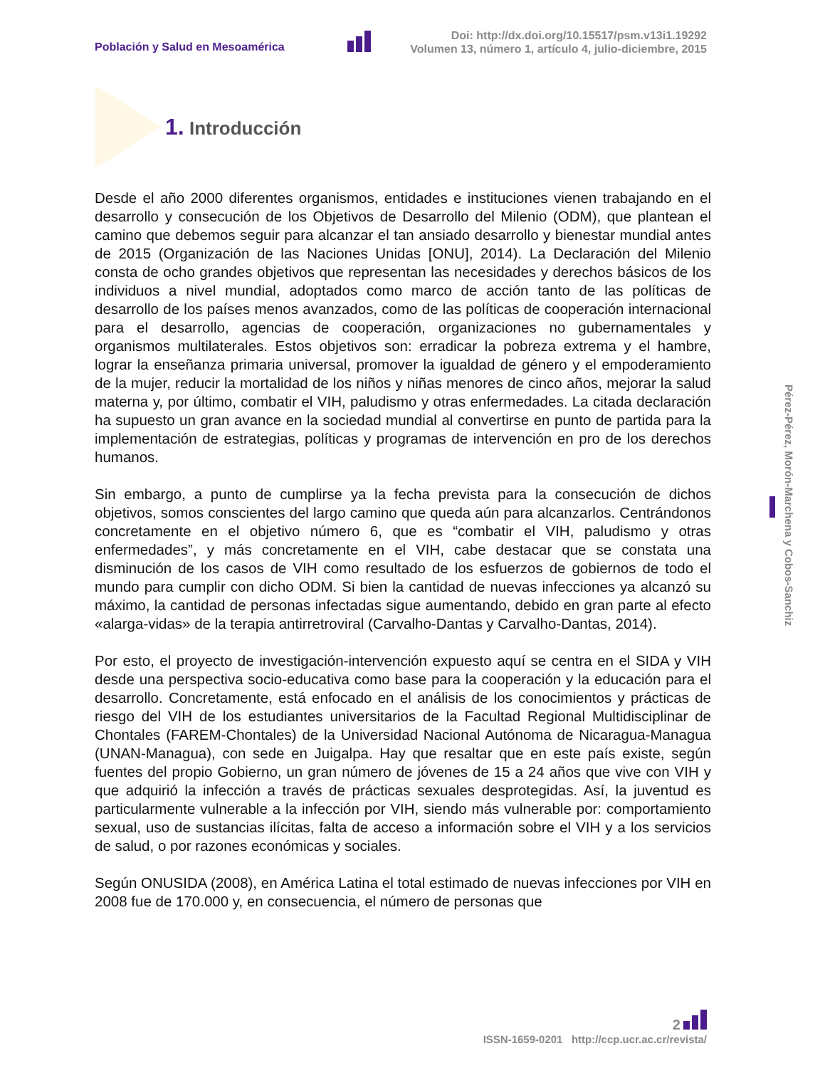Población y Salud en Mesoamérica
Doi: http://dx.doi.org/10.15517/psm.v13i1.19292
Volumen 13, número 1, artículo 4, julio-diciembre, 2015
1. Introducción
Desde el año 2000 diferentes organismos, entidades e instituciones vienen trabajando en el desarrollo y consecución de los Objetivos de Desarrollo del Milenio (ODM), que plantean el camino que debemos seguir para alcanzar el tan ansiado desarrollo y bienestar mundial antes de 2015 (Organización de las Naciones Unidas [ONU], 2014). La Declaración del Milenio consta de ocho grandes objetivos que representan las necesidades y derechos básicos de los individuos a nivel mundial, adoptados como marco de acción tanto de las políticas de desarrollo de los países menos avanzados, como de las políticas de cooperación internacional para el desarrollo, agencias de cooperación, organizaciones no gubernamentales y organismos multilaterales. Estos objetivos son: erradicar la pobreza extrema y el hambre, lograr la enseñanza primaria universal, promover la igualdad de género y el empoderamiento de la mujer, reducir la mortalidad de los niños y niñas menores de cinco años, mejorar la salud materna y, por último, combatir el VIH, paludismo y otras enfermedades. La citada declaración ha supuesto un gran avance en la sociedad mundial al convertirse en punto de partida para la implementación de estrategias, políticas y programas de intervención en pro de los derechos humanos.
Sin embargo, a punto de cumplirse ya la fecha prevista para la consecución de dichos objetivos, somos conscientes del largo camino que queda aún para alcanzarlos. Centrándonos concretamente en el objetivo número 6, que es “combatir el VIH, paludismo y otras enfermedades”, y más concretamente en el VIH, cabe destacar que se constata una disminución de los casos de VIH como resultado de los esfuerzos de gobiernos de todo el mundo para cumplir con dicho ODM. Si bien la cantidad de nuevas infecciones ya alcanzó su máximo, la cantidad de personas infectadas sigue aumentando, debido en gran parte al efecto «alarga-vidas» de la terapia antirretroviral (Carvalho-Dantas y Carvalho-Dantas, 2014).
Por esto, el proyecto de investigación-intervención expuesto aquí se centra en el SIDA y VIH desde una perspectiva socio-educativa como base para la cooperación y la educación para el desarrollo. Concretamente, está enfocado en el análisis de los conocimientos y prácticas de riesgo del VIH de los estudiantes universitarios de la Facultad Regional Multidisciplinar de Chontales (FAREM-Chontales) de la Universidad Nacional Autónoma de Nicaragua-Managua (UNAN-Managua), con sede en Juigalpa. Hay que resaltar que en este país existe, según fuentes del propio Gobierno, un gran número de jóvenes de 15 a 24 años que vive con VIH y que adquirió la infección a través de prácticas sexuales desprotegidas. Así, la juventud es particularmente vulnerable a la infección por VIH, siendo más vulnerable por: comportamiento sexual, uso de sustancias ilícitas, falta de acceso a información sobre el VIH y a los servicios de salud, o por razones económicas y sociales.
Según ONUSIDA (2008), en América Latina el total estimado de nuevas infecciones por VIH en 2008 fue de 170.000 y, en consecuencia, el número de personas que
Pérez-Pérez, Morón-Marchena y Cobos-Sanchiz
2
ISSN-1659-0201 http://ccp.ucr.ac.cr/revista/